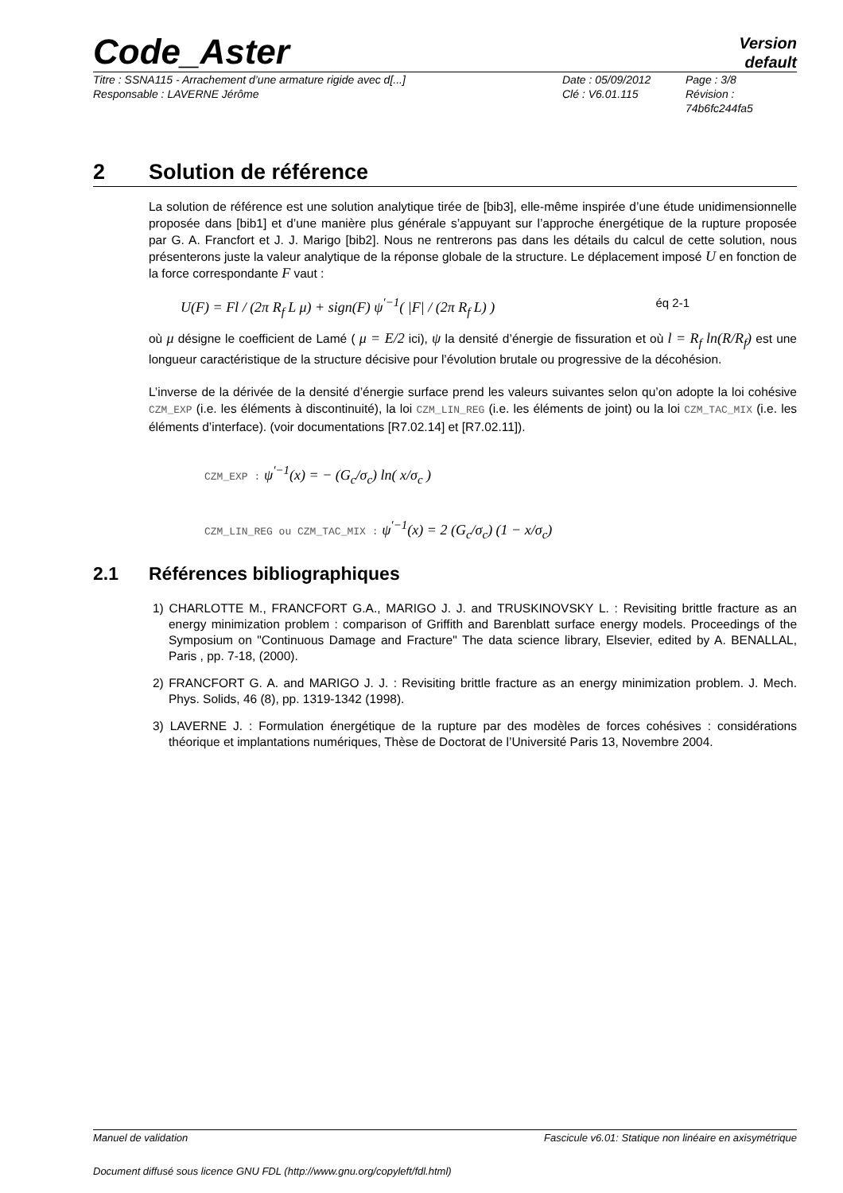Code_Aster
Version
default
Titre : SSNA115 - Arrachement d’une armature rigide avec d[...]
Date : 05/09/2012
Page : 3/8
Responsable : LAVERNE Jérôme
Clé : V6.01.115
Révision :
74b6fc244fa5
2 Solution de référence
La solution de référence est une solution analytique tirée de [bib3], elle-même inspirée d’une étude unidimensionnelle proposée dans [bib1] et d’une manière plus générale s’appuyant sur l’approche énergétique de la rupture proposée par G. A. Francfort et J. J. Marigo [bib2]. Nous ne rentrerons pas dans les détails du calcul de cette solution, nous présenterons juste la valeur analytique de la réponse globale de la structure. Le déplacement imposé U en fonction de la force correspondante F vaut :
U(F) = Fl / (2π R<sub>f</sub> L μ) + sign(F) ψ<sup>′−1</sup>( |F| / (2π R<sub>f</sub> L) ) éq 2-1
où μ désigne le coefficient de Lamé ( μ = E/2 ici), ψ la densité d’énergie de fissuration et où l = R<sub>f</sub> ln(R/R<sub>f</sub>) est une longueur caractéristique de la structure décisive pour l’évolution brutale ou progressive de la décohésion.
L’inverse de la dérivée de la densité d’énergie surface prend les valeurs suivantes selon qu’on adopte la loi cohésive CZM_EXP (i.e. les éléments à discontinuité), la loi CZM_LIN_REG (i.e. les éléments de joint) ou la loi CZM_TAC_MIX (i.e. les éléments d’interface). (voir documentations [R7.02.14] et [R7.02.11]).
CZM_EXP : ψ<sup>′−1</sup>(x) = − (G<sub>c</sub>/σ<sub>c</sub>) ln( x/σ<sub>c</sub> )
CZM_LIN_REG ou CZM_TAC_MIX : ψ<sup>′−1</sup>(x) = 2 (G<sub>c</sub>/σ<sub>c</sub>) (1 − x/σ<sub>c</sub>)
2.1 Références bibliographiques
1) CHARLOTTE M., FRANCFORT G.A., MARIGO J. J. and TRUSKINOVSKY L. : Revisiting brittle fracture as an energy minimization problem : comparison of Griffith and Barenblatt surface energy models. Proceedings of the Symposium on "Continuous Damage and Fracture" The data science library, Elsevier, edited by A. BENALLAL, Paris , pp. 7-18, (2000).
2) FRANCFORT G. A. and MARIGO J. J. : Revisiting brittle fracture as an energy minimization problem. J. Mech. Phys. Solids, 46 (8), pp. 1319-1342 (1998).
3) LAVERNE J. : Formulation énergétique de la rupture par des modèles de forces cohésives : considérations théorique et implantations numériques, Thèse de Doctorat de l’Université Paris 13, Novembre 2004.
Manuel de validation Fascicule v6.01: Statique non linéaire en axisymétrique
Document diffusé sous licence GNU FDL (http://www.gnu.org/copyleft/fdl.html)